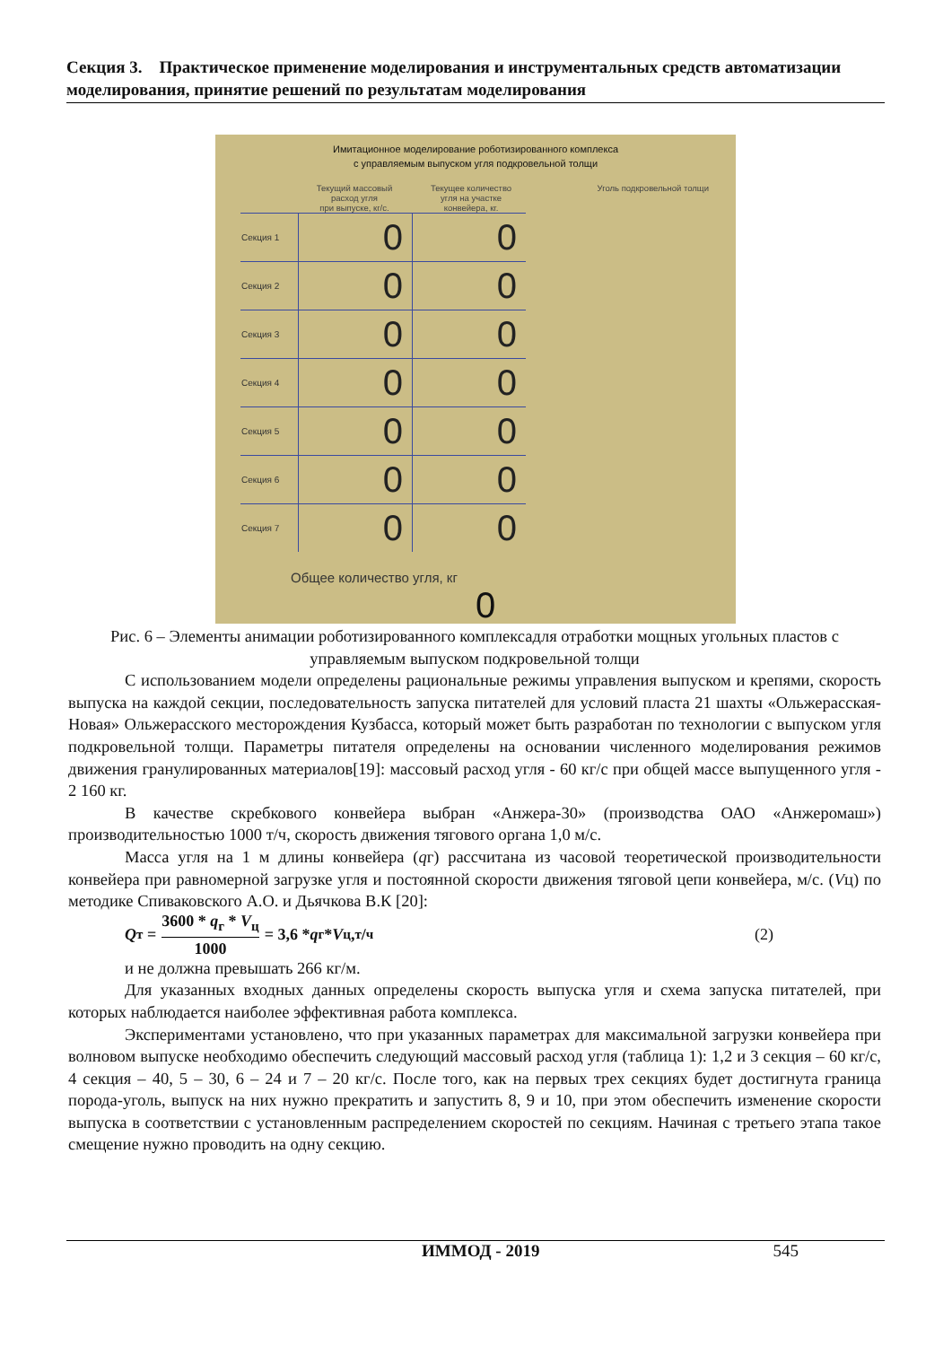Секция 3. Практическое применение моделирования и инструментальных средств автоматизации моделирования, принятие решений по результатам моделирования
Имитационное моделирование роботизированного комплекса
с управляемым выпуском угля подкровельной толщи
Текущий массовый
расход угля
при выпуске, кг/с.
Текущее количество
угля на участке
конвейера, кг.
Уголь подкровельной толщи
| Секция 1 | 0 | 0 |
| Секция 2 | 0 | 0 |
| Секция 3 | 0 | 0 |
| Секция 4 | 0 | 0 |
| Секция 5 | 0 | 0 |
| Секция 6 | 0 | 0 |
| Секция 7 | 0 | 0 |
Общее количество угля, кг
0
Рис. 6 – Элементы анимации роботизированного комплексадля отработки мощных угольных пластов с управляемым выпуском подкровельной толщи
С использованием модели определены рациональные режимы управления выпуском и крепями, скорость выпуска на каждой секции, последовательность запуска питателей для условий пласта 21 шахты «Ольжерасская-Новая» Ольжерасского месторождения Кузбасса, который может быть разработан по технологии с выпуском угля подкровельной толщи. Параметры питателя определены на основании численного моделирования режимов движения гранулированных материалов[19]: массовый расход угля - 60 кг/с при общей массе выпущенного угля - 2 160 кг.
В качестве скребкового конвейера выбран «Анжера-30» (производства ОАО «Анжеромаш») производительностью 1000 т/ч, скорость движения тягового органа 1,0 м/с.
Масса угля на 1 м длины конвейера (qг) рассчитана из часовой теоретической производительности конвейера при равномерной загрузке угля и постоянной скорости движения тяговой цепи конвейера, м/с. (Vц) по методике Спиваковского А.О. и Дьячкова В.К [20]:
Q<sub>т</sub> = 3600 * q<sub>г</sub> * V<sub>ц</sub> 1000 = 3,6 * q<sub>г</sub> * V<sub>ц</sub>, т/ч (2)
и не должна превышать 266 кг/м.
Для указанных входных данных определены скорость выпуска угля и схема запуска питателей, при которых наблюдается наиболее эффективная работа комплекса.
Экспериментами установлено, что при указанных параметрах для максимальной загрузки конвейера при волновом выпуске необходимо обеспечить следующий массовый расход угля (таблица 1): 1,2 и 3 секция – 60 кг/с, 4 секция – 40, 5 – 30, 6 – 24 и 7 – 20 кг/с. После того, как на первых трех секциях будет достигнута граница порода-уголь, выпуск на них нужно прекратить и запустить 8, 9 и 10, при этом обеспечить изменение скорости выпуска в соответствии с установленным распределением скоростей по секциям. Начиная с третьего этапа такое смещение нужно проводить на одну секцию.
ИММОД - 2019 545